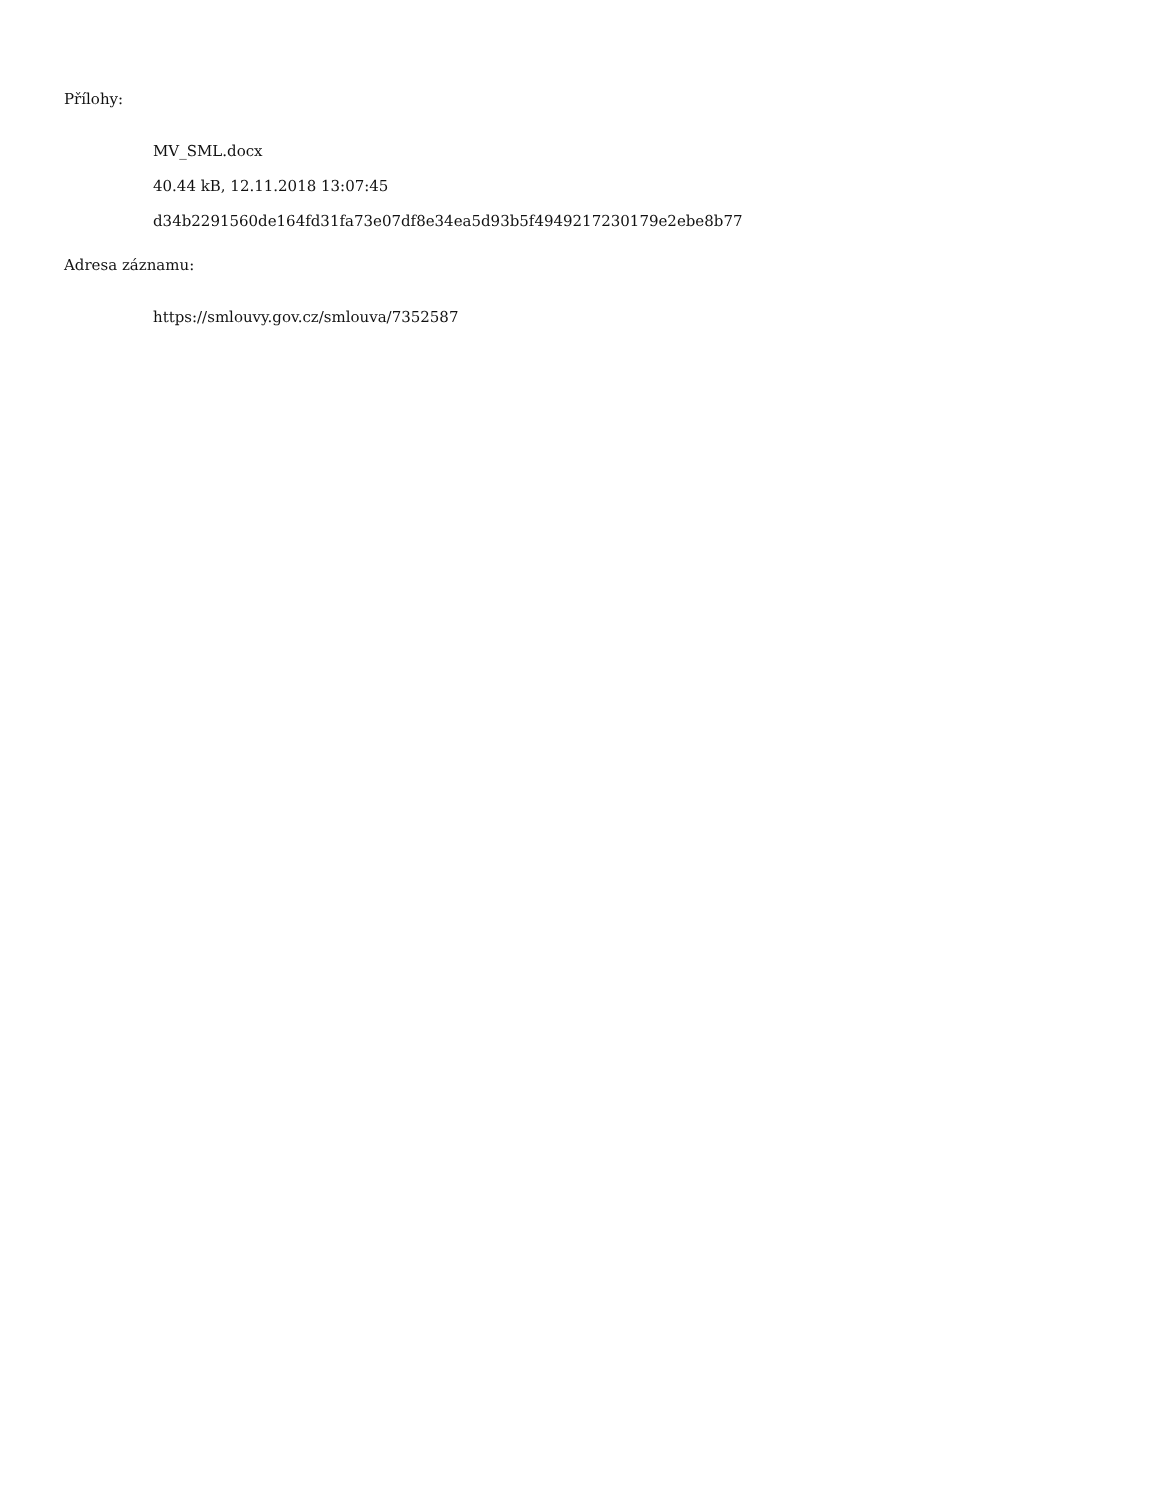Přílohy:
MV_SML.docx
40.44 kB, 12.11.2018 13:07:45
d34b2291560de164fd31fa73e07df8e34ea5d93b5f4949217230179e2ebe8b77
Adresa záznamu:
https://smlouvy.gov.cz/smlouva/7352587